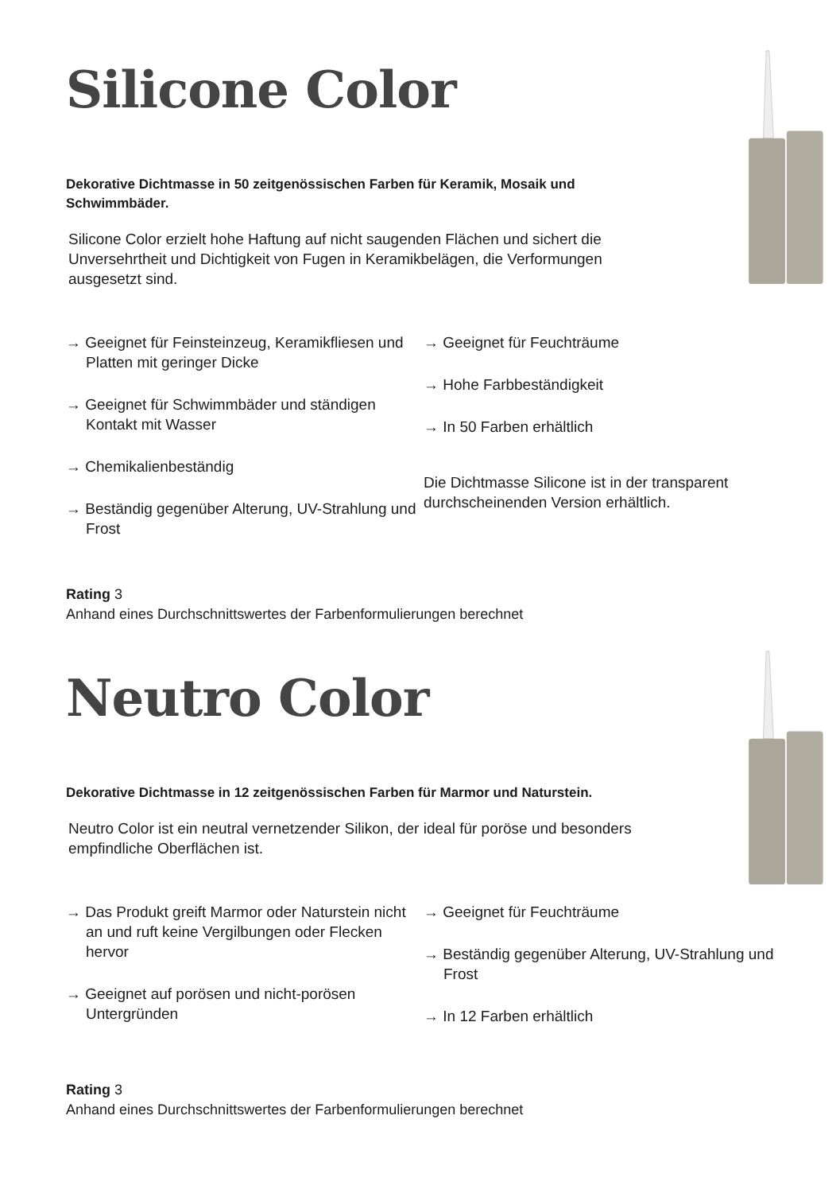Silicone Color
Dekorative Dichtmasse in 50 zeitgenössischen Farben für Keramik, Mosaik und Schwimmbäder.
Silicone Color erzielt hohe Haftung auf nicht saugenden Flächen und sichert die Unversehrtheit und Dichtigkeit von Fugen in Keramikbelägen, die Verformungen ausgesetzt sind.
→ Geeignet für Feinsteinzeug, Keramikfliesen und Platten mit geringer Dicke
→ Geeignet für Schwimmbäder und ständigen Kontakt mit Wasser
→ Chemikalienbeständig
→ Beständig gegenüber Alterung, UV-Strahlung und Frost
→ Geeignet für Feuchträume
→ Hohe Farbbeständigkeit
→ In 50 Farben erhältlich
Die Dichtmasse Silicone ist in der transparent durchscheinenden Version erhältlich.
Rating 3
Anhand eines Durchschnittswertes der Farbenformulierungen berechnet
Neutro Color
Dekorative Dichtmasse in 12 zeitgenössischen Farben für Marmor und Naturstein.
Neutro Color ist ein neutral vernetzender Silikon, der ideal für poröse und besonders empfindliche Oberflächen ist.
→ Das Produkt greift Marmor oder Naturstein nicht an und ruft keine Vergilbungen oder Flecken hervor
→ Geeignet auf porösen und nicht-porösen Untergründen
→ Geeignet für Feuchträume
→ Beständig gegenüber Alterung, UV-Strahlung und Frost
→ In 12 Farben erhältlich
Rating 3
Anhand eines Durchschnittswertes der Farbenformulierungen berechnet